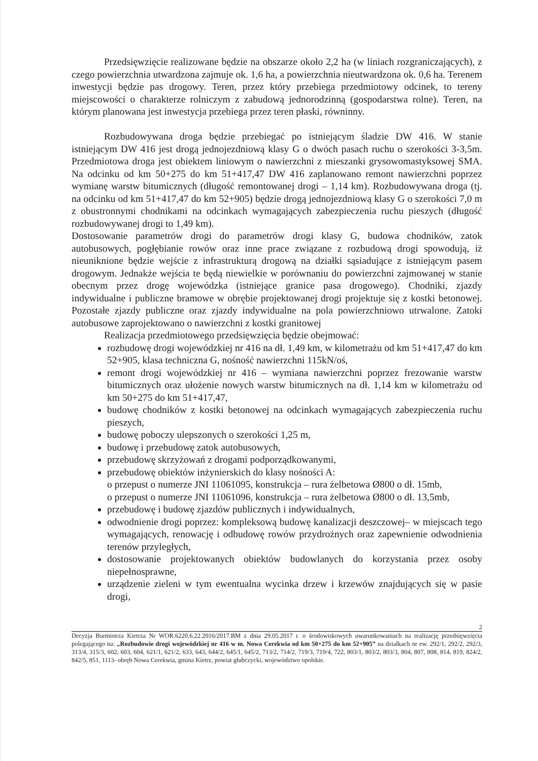Przedsięwzięcie realizowane będzie na obszarze około 2,2 ha (w liniach rozgraniczających), z czego powierzchnia utwardzona zajmuje ok. 1,6 ha, a powierzchnia nieutwardzona ok. 0,6 ha. Terenem inwestycji będzie pas drogowy. Teren, przez który przebiega przedmiotowy odcinek, to tereny miejscowości o charakterze rolniczym z zabudową jednorodzinną (gospodarstwa rolne). Teren, na którym planowana jest inwestycja przebiega przez teren płaski, równinny.
Rozbudowywana droga będzie przebiegać po istniejącym śladzie DW 416. W stanie istniejącym DW 416 jest drogą jednojezdniową klasy G o dwóch pasach ruchu o szerokości 3-3,5m. Przedmiotowa droga jest obiektem liniowym o nawierzchni z mieszanki grysowomastyksowej SMA. Na odcinku od km 50+275 do km 51+417,47 DW 416 zaplanowano remont nawierzchni poprzez wymianę warstw bitumicznych (długość remontowanej drogi – 1,14 km). Rozbudowywana droga (tj. na odcinku od km 51+417,47 do km 52+905) będzie drogą jednojezdniową klasy G o szerokości 7,0 m z obustronnymi chodnikami na odcinkach wymagających zabezpieczenia ruchu pieszych (długość rozbudowywanej drogi to 1,49 km).
Dostosowanie parametrów drogi do parametrów drogi klasy G, budowa chodników, zatok autobusowych, pogłębianie rowów oraz inne prace związane z rozbudową drogi spowodują, iż nieuniknione będzie wejście z infrastrukturą drogową na działki sąsiadujące z istniejącym pasem drogowym. Jednakże wejścia te będą niewielkie w porównaniu do powierzchni zajmowanej w stanie obecnym przez drogę wojewódzka (istniejące granice pasa drogowego). Chodniki, zjazdy indywidualne i publiczne bramowe w obrębie projektowanej drogi projektuje się z kostki betonowej. Pozostałe zjazdy publiczne oraz zjazdy indywidualne na pola powierzchniowo utrwalone. Zatoki autobusowe zaprojektowano o nawierzchni z kostki granitowej
Realizacja przedmiotowego przedsięwzięcia będzie obejmować:
rozbudowę drogi wojewódzkiej nr 416 na dł. 1,49 km, w kilometrażu od km 51+417,47 do km 52+905, klasa techniczna G, nośność nawierzchni 115kN/oś,
remont drogi wojewódzkiej nr 416 – wymiana nawierzchni poprzez frezowanie warstw bitumicznych oraz ułożenie nowych warstw bitumicznych na dł. 1,14 km w kilometrażu od km 50+275 do km 51+417,47,
budowę chodników z kostki betonowej na odcinkach wymagających zabezpieczenia ruchu pieszych,
budowę poboczy ulepszonych o szerokości 1,25 m,
budowę i przebudowę zatok autobusowych,
przebudowę skrzyżowań z drogami podporządkowanymi,
przebudowę obiektów inżynierskich do klasy nośności A:
o przepust o numerze JNI 11061095, konstrukcja – rura żelbetowa Ø800 o dł. 15mb,
o przepust o numerze JNI 11061096, konstrukcja – rura żelbetowa Ø800 o dł. 13,5mb,
przebudowę i budowę zjazdów publicznych i indywidualnych,
odwodnienie drogi poprzez: kompleksową budowę kanalizacji deszczowej– w miejscach tego wymagających, renowację i odbudowę rowów przydrożnych oraz zapewnienie odwodnienia terenów przyległych,
dostosowanie projektowanych obiektów budowlanych do korzystania przez osoby niepełnosprawne,
urządzenie zieleni w tym ewentualna wycinka drzew i krzewów znajdujących się w pasie drogi,
2
Decyzja Burmistrza Kietrza Nr WOR.6220.6.22.2016/2017.BM z dnia 29.05.2017 r. o środowiskowych uwarunkowaniach na realizację przedsięwzięcia polegającego na: „Rozbudowie drogi wojewódzkiej nr 416 w m. Nowa Cerekwia od km 50+275 do km 52+905” na działkach nr ew. 292/1, 292/2, 292/3, 313/4, 315/3, 602, 603, 604, 621/1, 621/2, 633, 643, 644/2, 645/1, 645/2, 713/2, 714/2, 719/3, 719/4, 722, 803/1, 803/2, 803/3, 804, 807, 808, 814, 819, 824/2, 842/5, 851, 1113- obręb Nowa Cerekwia, gmina Kietrz, powiat głubczycki, województwo opolskie.